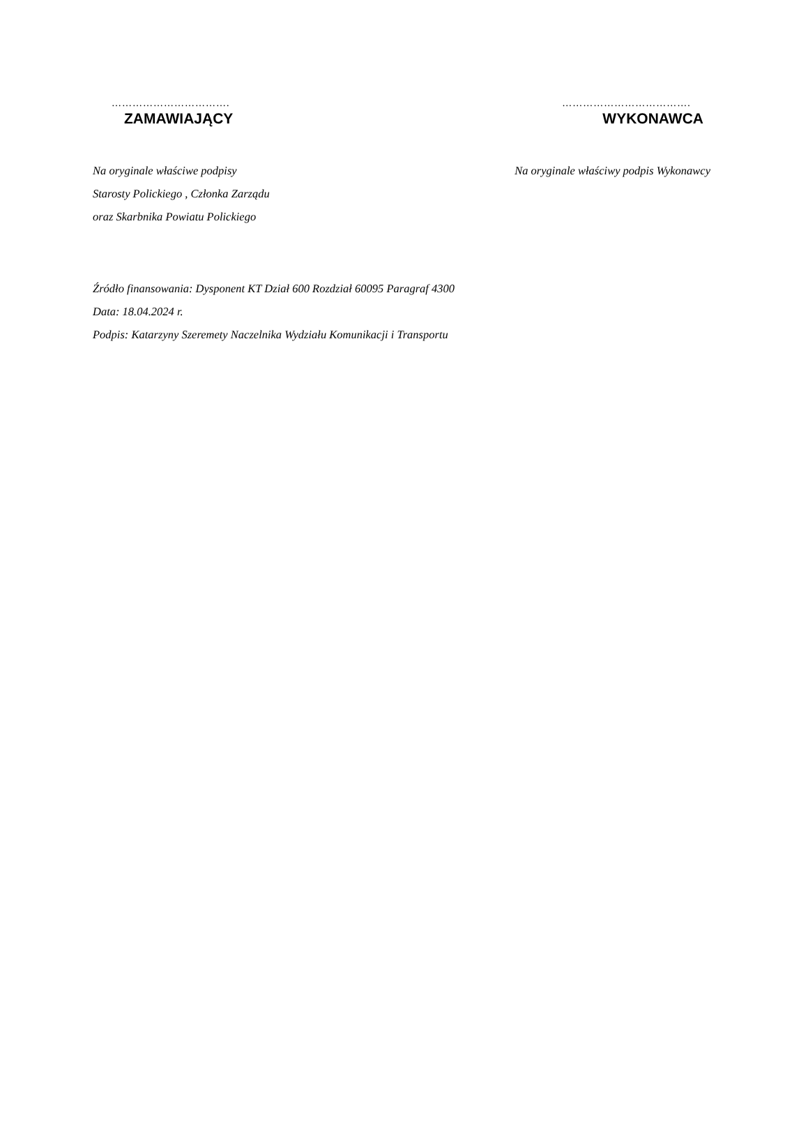…………………………….
ZAMAWIAJĄCY
……………………………….
WYKONAWCA
Na oryginale właściwe podpisy
Starosty Polickiego , Członka Zarządu
oraz Skarbnika Powiatu Polickiego
Na oryginale właściwy podpis Wykonawcy
Źródło finansowania: Dysponent KT Dział 600 Rozdział 60095 Paragraf 4300
Data: 18.04.2024 r.
Podpis: Katarzyny Szeremety Naczelnika Wydziału Komunikacji i Transportu